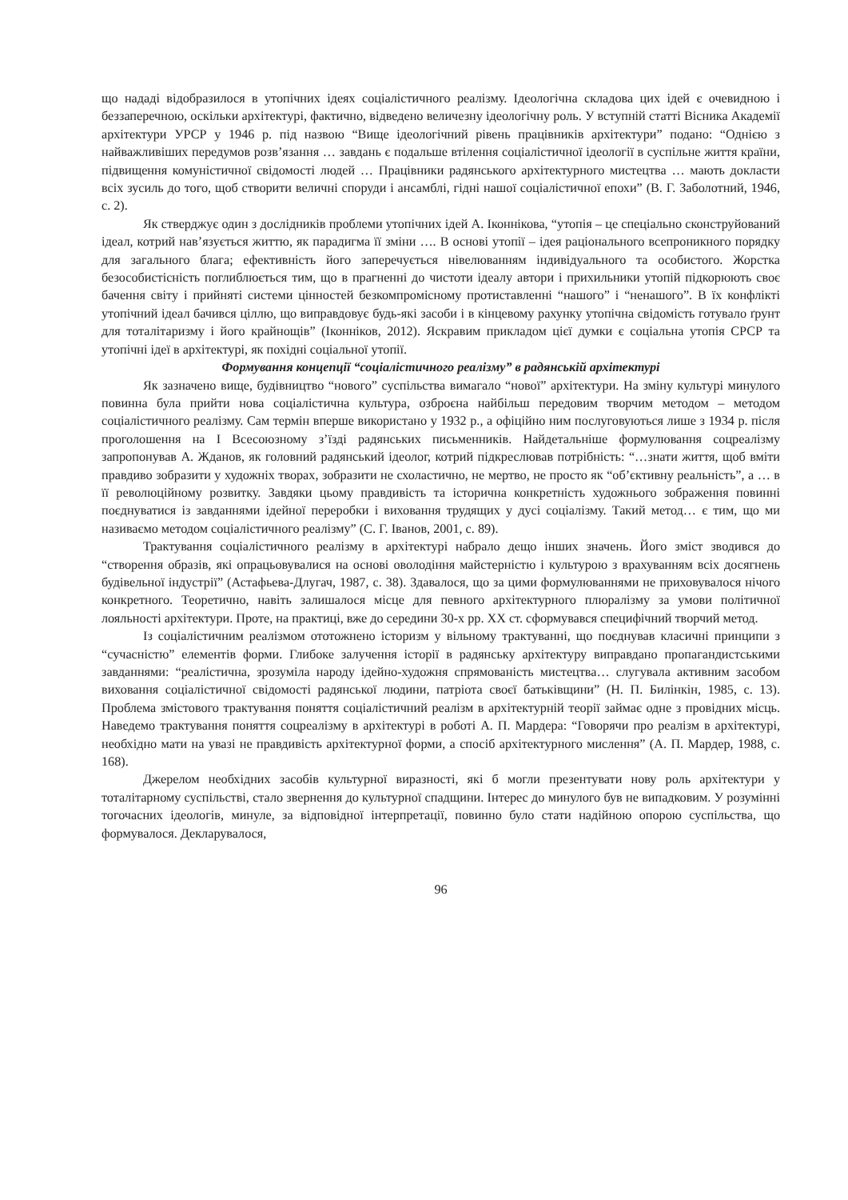що нададі відобразилося в утопічних ідеях соціалістичного реалізму. Ідеологічна складова цих ідей є очевидною і беззаперечною, оскільки архітектурі, фактично, відведено величезну ідеологічну роль. У вступній статті Вісника Академії архітектури УРСР у 1946 р. під назвою “Вище ідеологічний рівень працівників архітектури” подано: “Однією з найважливіших передумов розв’язання … завдань є подальше втілення соціалістичної ідеології в суспільне життя країни, підвищення комуністичної свідомості людей … Працівники радянського архітектурного мистецтва … мають докласти всіх зусиль до того, щоб створити величні споруди і ансамблі, гідні нашої соціалістичної епохи” (В. Г. Заболотний, 1946, с. 2).
Як стверджує один з дослідників проблеми утопічних ідей А. Іконнікова, “утопія – це спеціально сконструйований ідеал, котрий нав’язується життю, як парадигма її зміни …. В основі утопії – ідея раціонального всепроникного порядку для загального блага; ефективність його заперечується нівелюванням індивідуального та особистого. Жорстка безособистісність поглиблюється тим, що в прагненні до чистоти ідеалу автори і прихильники утопій підкорюють своє бачення світу і прийняті системи цінностей безкомпромісному протиставленні “нашого” і “ненашого”. В їх конфлікті утопічний ідеал бачився ціллю, що виправдовує будь-які засоби і в кінцевому рахунку утопічна свідомість готувало ґрунт для тоталітаризму і його крайнощів” (Іконніков, 2012). Яскравим прикладом цієї думки є соціальна утопія СРСР та утопічні ідеї в архітектурі, як похідні соціальної утопії.
Формування концепції “соціалістичного реалізму” в радянській архітектурі
Як зазначено вище, будівництво “нового” суспільства вимагало “нової” архітектури. На зміну культурі минулого повинна була прийти нова соціалістична культура, озброєна найбільш передовим творчим методом – методом соціалістичного реалізму. Сам термін вперше використано у 1932 р., а офіційно ним послуговуються лише з 1934 р. після проголошення на I Всесоюзному з’їзді радянських письменників. Найдетальніше формулювання соцреалізму запропонував А. Жданов, як головний радянський ідеолог, котрий підкреслював потрібність: “…знати життя, щоб вміти правдиво зобразити у художніх творах, зобразити не схоластично, не мертво, не просто як “об’єктивну реальність”, а … в її революційному розвитку. Завдяки цьому правдивість та історична конкретність художнього зображення повинні поєднуватися із завданнями ідейної переробки і виховання трудящих у дусі соціалізму. Такий метод… є тим, що ми називаємо методом соціалістичного реалізму” (С. Г. Іванов, 2001, с. 89).
Трактування соціалістичного реалізму в архітектурі набрало дещо інших значень. Його зміст зводився до “створення образів, які опрацьовувалися на основі оволодіння майстерністю і культурою з врахуванням всіх досягнень будівельної індустрії” (Астафьева-Длугач, 1987, с. 38). Здавалося, що за цими формулюваннями не приховувалося нічого конкретного. Теоретично, навіть залишалося місце для певного архітектурного плюралізму за умови політичної лояльності архітектури. Проте, на практиці, вже до середини 30-х рр. XX ст. сформувався специфічний творчий метод.
Із соціалістичним реалізмом ототожнено історизм у вільному трактуванні, що поєднував класичні принципи з “сучасністю” елементів форми. Глибоке залучення історії в радянську архітектуру виправдано пропагандистськими завданнями: “реалістична, зрозуміла народу ідейно-художня спрямованість мистецтва… слугувала активним засобом виховання соціалістичної свідомості радянської людини, патріота своєї батьківщини” (Н. П. Билінкін, 1985, с. 13). Проблема змістового трактування поняття соціалістичний реалізм в архітектурній теорії займає одне з провідних місць. Наведемо трактування поняття соцреалізму в архітектурі в роботі А. П. Мардера: “Говорячи про реалізм в архітектурі, необхідно мати на увазі не правдивість архітектурної форми, а спосіб архітектурного мислення” (А. П. Мардер, 1988, с. 168).
Джерелом необхідних засобів культурної виразності, які б могли презентувати нову роль архітектури у тоталітарному суспільстві, стало звернення до культурної спадщини. Інтерес до минулого був не випадковим. У розумінні тогочасних ідеологів, минуле, за відповідної інтерпретації, повинно було стати надійною опорою суспільства, що формувалося. Декларувалося,
96